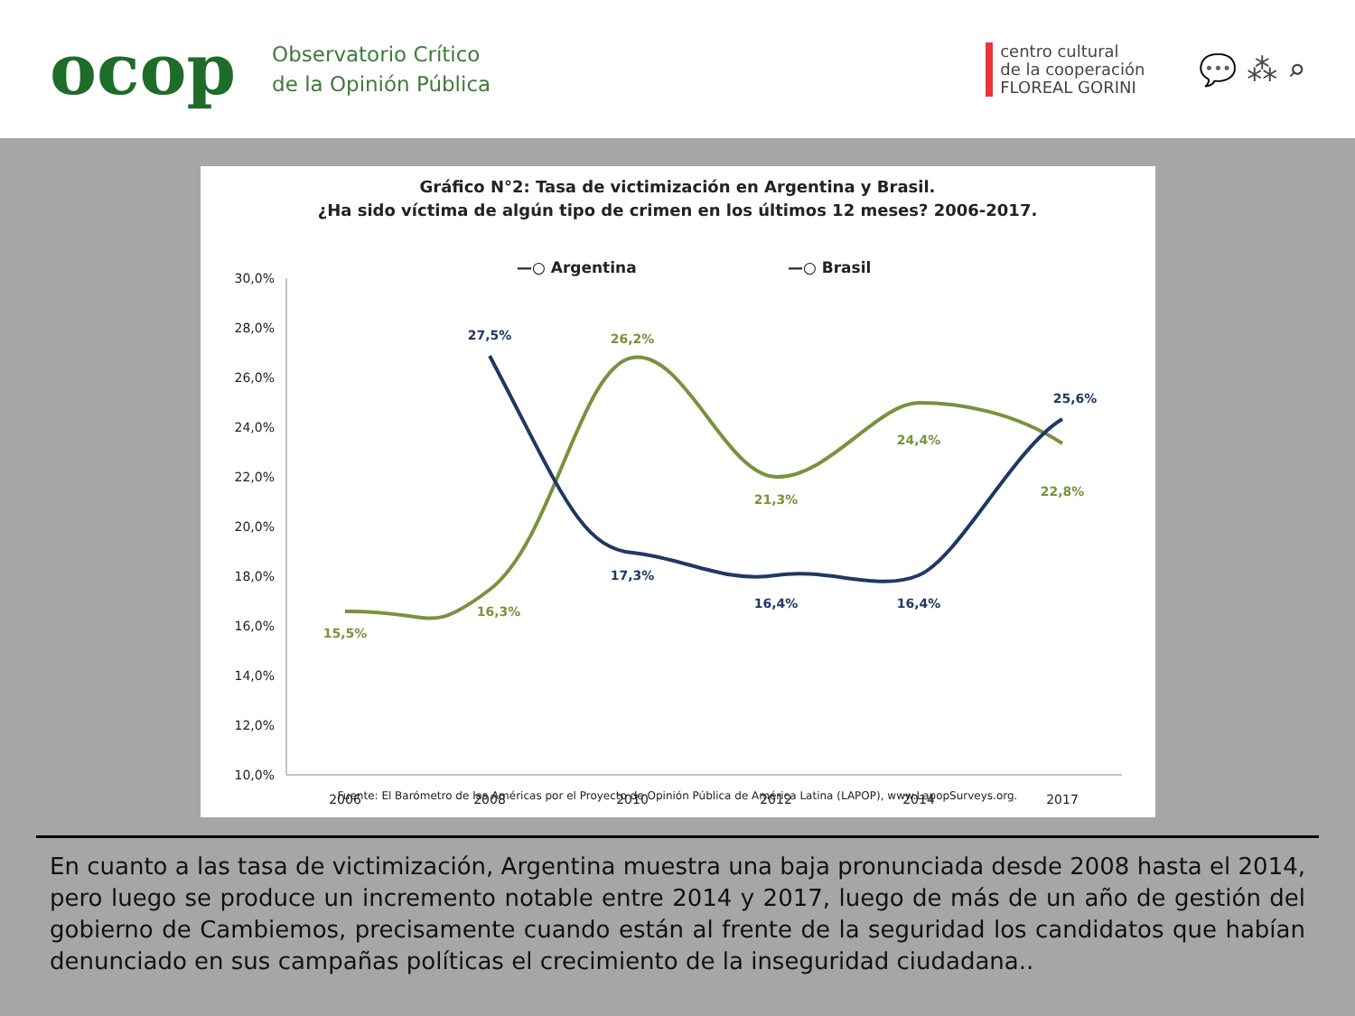ocop
Observatorio Crítico
de la Opinión Pública
centro cultural
de la cooperación
FLOREAL GORINI
💬 ⁂ ⌕
Gráfico N°2: Tasa de victimización en Argentina y Brasil.
¿Ha sido víctima de algún tipo de crimen en los últimos 12 meses? 2006-2017.
—○ Argentina
—○ Brasil
30,0%
28,0%
26,0%
24,0%
22,0%
20,0%
18,0%
16,0%
14,0%
12,0%
10,0%
2006
2008
2010
2012
2014
2017
15,5%
16,3%
26,2%
21,3%
24,4%
22,8%
27,5%
17,3%
16,4%
16,4%
25,6%
Fuente: El Barómetro de las Américas por el Proyecto de Opinión Pública de América Latina (LAPOP), www.LapopSurveys.org.
En cuanto a las tasa de victimización, Argentina muestra una baja pronunciada desde 2008 hasta el 2014, pero luego se produce un incremento notable entre 2014 y 2017, luego de más de un año de gestión del gobierno de Cambiemos, precisamente cuando están al frente de la seguridad los candidatos que habían denunciado en sus campañas políticas el crecimiento de la inseguridad ciudadana..